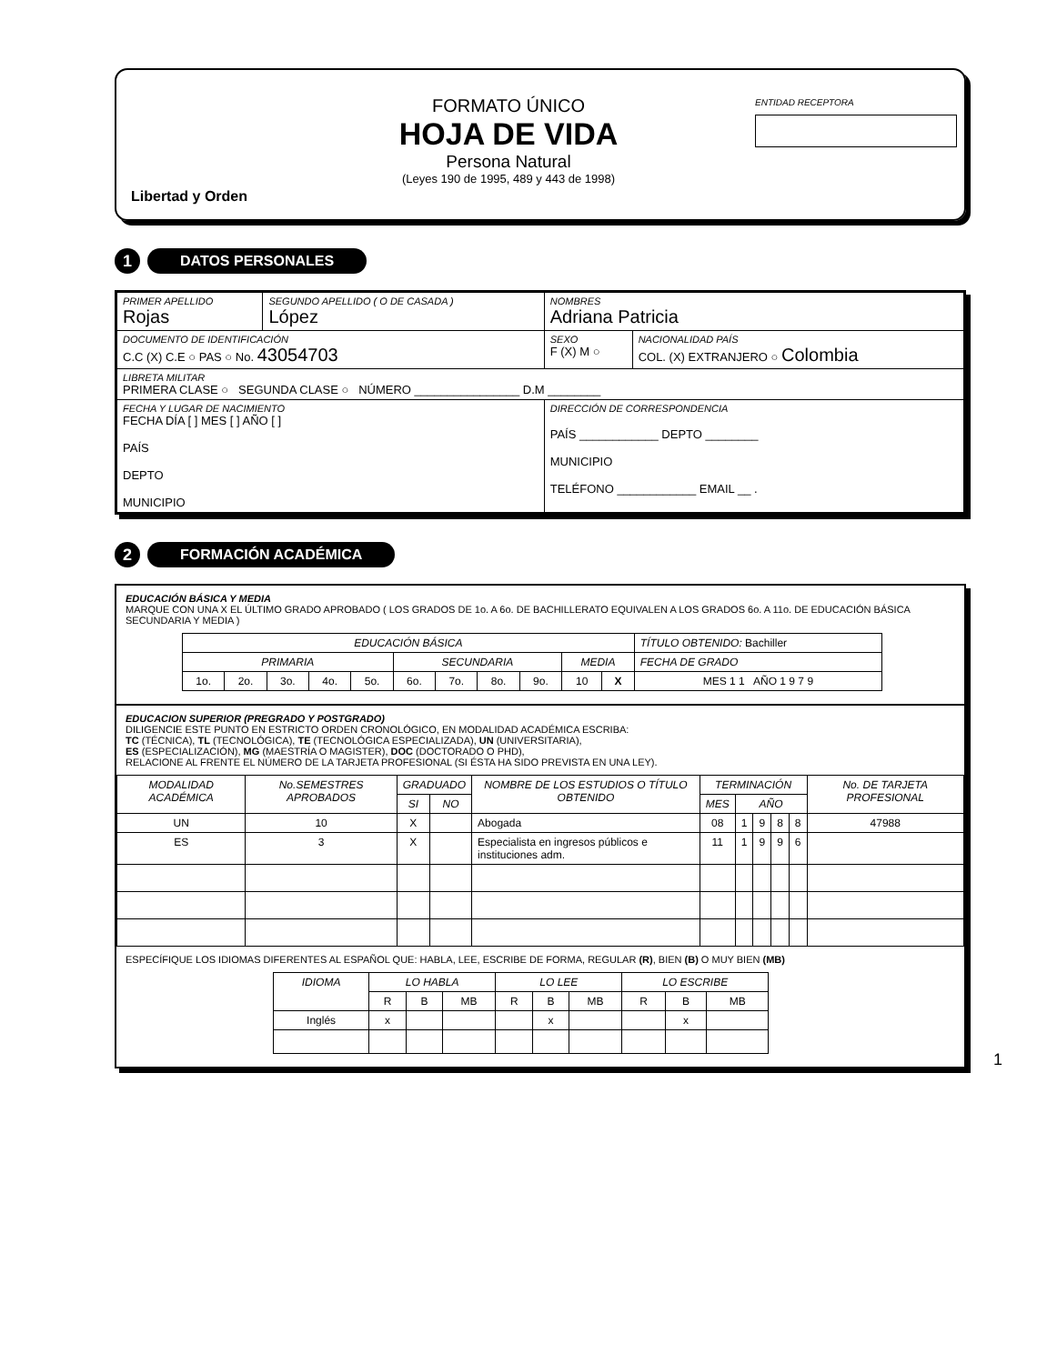Libertad y Orden
FORMATO ÚNICO
HOJA DE VIDA
Persona Natural
(Leyes 190 de 1995, 489 y 443 de 1998)
ENTIDAD RECEPTORA
1 DATOS PERSONALES
| PRIMER APELLIDO Rojas | SEGUNDO APELLIDO ( O DE CASADA ) López | NOMBRES Adriana Patricia | |
| DOCUMENTO DE IDENTIFICACIÓN C.C (X) C.E ○ PAS ○ No. 43054703 | | SEXO F (X) M ○ | NACIONALIDAD PAÍS COL. (X) EXTRANJERO ○ Colombia |
| LIBRETA MILITAR PRIMERA CLASE ○ SEGUNDA CLASE ○ NÚMERO ________________ D.M ________ | | | |
| FECHA Y LUGAR DE NACIMIENTO FECHA DÍA [ ] MES [ ] AÑO [ ] PAÍS DEPTO MUNICIPIO | | DIRECCIÓN DE CORRESPONDENCIA PAÍS ____________ DEPTO ________ MUNICIPIO TELÉFONO ____________ EMAIL __ . | |
2 FORMACIÓN ACADÉMICA
EDUCACIÓN BÁSICA Y MEDIA
MARQUE CON UNA X EL ÚLTIMO GRADO APROBADO ( LOS GRADOS DE 1o. A 6o. DE BACHILLERATO EQUIVALEN A LOS GRADOS 6o. A 11o. DE EDUCACIÓN BÁSICA SECUNDARIA Y MEDIA )
| EDUCACIÓN BÁSICA | | | | | | | | | | | TÍTULO OBTENIDO: Bachiller |
| PRIMARIA | | | | | SECUNDARIA | | | | MEDIA | | FECHA DE GRADO |
| 1o. | 2o. | 3o. | 4o. | 5o. | 6o. | 7o. | 8o. | 9o. | 10 | X | MES 1 1 AÑO 1 9 7 9 |
EDUCACION SUPERIOR (PREGRADO Y POSTGRADO)
DILIGENCIE ESTE PUNTO EN ESTRICTO ORDEN CRONOLÓGICO, EN MODALIDAD ACADÉMICA ESCRIBA:
TC (TÉCNICA), TL (TECNOLÓGICA), TE (TECNOLÓGICA ESPECIALIZADA), UN (UNIVERSITARIA),
ES (ESPECIALIZACIÓN), MG (MAESTRÍA O MAGISTER), DOC (DOCTORADO O PHD),
RELACIONE AL FRENTE EL NÚMERO DE LA TARJETA PROFESIONAL (SI ÉSTA HA SIDO PREVISTA EN UNA LEY).
| MODALIDAD ACADÉMICA | No.SEMESTRES APROBADOS | GRADUADO | | NOMBRE DE LOS ESTUDIOS O TÍTULO OBTENIDO | TERMINACIÓN | | | | | No. DE TARJETA PROFESIONAL |
| --- | --- | --- | --- | --- | --- | --- | --- | --- | --- | --- |
| | | SI | NO | | MES | AÑO | | | | |
| UN | 10 | X | | Abogada | 08 | 1 | 9 | 8 | 8 | 47988 |
| ES | 3 | X | | Especialista en ingresos públicos e instituciones adm. | 11 | 1 | 9 | 9 | 6 | |
ESPECÍFIQUE LOS IDIOMAS DIFERENTES AL ESPAÑOL QUE: HABLA, LEE, ESCRIBE DE FORMA, REGULAR (R), BIEN (B) O MUY BIEN (MB)
| IDIOMA | LO HABLA | | | LO LEE | | | LO ESCRIBE | | |
| --- | --- | --- | --- | --- | --- | --- | --- | --- | --- |
| | R | B | MB | R | B | MB | R | B | MB |
| Inglés | x | | | | x | | | x | |
1